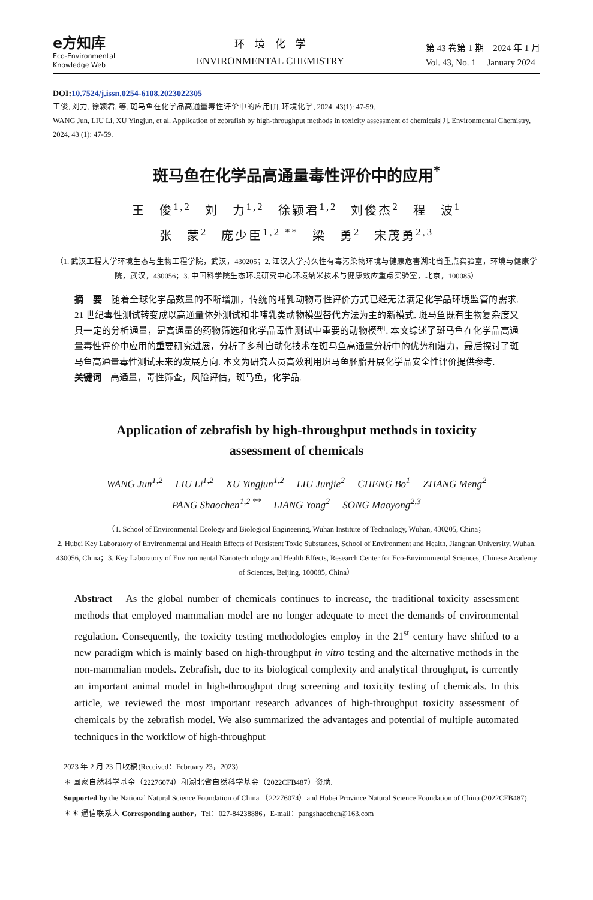e方知库
Eco-Environmental
Knowledge Web
环　境　化　学
ENVIRONMENTAL CHEMISTRY
第 43 卷第 1 期　2024 年 1 月
Vol. 43, No. 1　 January 2024
DOI:10.7524/j.issn.0254-6108.2023022305
王俊, 刘力, 徐颖君, 等. 斑马鱼在化学品高通量毒性评价中的应用[J]. 环境化学, 2024, 43(1): 47-59.
WANG Jun, LIU Li, XU Yingjun, et al. Application of zebrafish by high-throughput methods in toxicity assessment of chemicals[J]. Environmental Chemistry, 2024, 43 (1): 47-59.
斑马鱼在化学品高通量毒性评价中的应用<sup>*</sup>
王　俊<sup>1,2</sup>　刘　力<sup>1,2</sup>　徐颖君<sup>1,2</sup>　刘俊杰<sup>2</sup>　程　波<sup>1</sup>
张　蒙<sup>2</sup>　庞少臣<sup>1,2 **</sup>　梁　勇<sup>2</sup>　宋茂勇<sup>2,3</sup>
（1. 武汉工程大学环境生态与生物工程学院，武汉，430205；2. 江汉大学持久性有毒污染物环境与健康危害湖北省重点实验室，环境与健康学院，武汉，430056；3. 中国科学院生态环境研究中心环境纳米技术与健康效应重点实验室，北京，100085）
摘　要　随着全球化学品数量的不断增加，传统的哺乳动物毒性评价方式已经无法满足化学品环境监管的需求. 21 世纪毒性测试转变成以高通量体外测试和非哺乳类动物模型替代方法为主的新模式. 斑马鱼既有生物复杂度又具一定的分析通量，是高通量的药物筛选和化学品毒性测试中重要的动物模型. 本文综述了斑马鱼在化学品高通量毒性评价中应用的重要研究进展，分析了多种自动化技术在斑马鱼高通量分析中的优势和潜力，最后探讨了斑马鱼高通量毒性测试未来的发展方向. 本文为研究人员高效利用斑马鱼胚胎开展化学品安全性评价提供参考.
关键词　高通量，毒性筛查，风险评估，斑马鱼，化学品.
Application of zebrafish by high-throughput methods in toxicity
assessment of chemicals
WANG Jun<sup>1,2</sup>　 LIU Li<sup>1,2</sup>　 XU Yingjun<sup>1,2</sup>　 LIU Junjie<sup>2</sup>　 CHENG Bo<sup>1</sup>　 ZHANG Meng<sup>2</sup>
PANG Shaochen<sup>1,2 **</sup>　 LIANG Yong<sup>2</sup>　 SONG Maoyong<sup>2,3</sup>
（1. School of Environmental Ecology and Biological Engineering, Wuhan Institute of Technology, Wuhan, 430205, China；
2. Hubei Key Laboratory of Environmental and Health Effects of Persistent Toxic Substances, School of Environment and Health, Jianghan University, Wuhan, 430056, China；3. Key Laboratory of Environmental Nanotechnology and Health Effects, Research Center for Eco-Environmental Sciences, Chinese Academy of Sciences, Beijing, 100085, China）
Abstract　As the global number of chemicals continues to increase, the traditional toxicity assessment methods that employed mammalian model are no longer adequate to meet the demands of environmental regulation. Consequently, the toxicity testing methodologies employ in the 21<sup>st</sup> century have shifted to a new paradigm which is mainly based on high-throughput in vitro testing and the alternative methods in the non-mammalian models. Zebrafish, due to its biological complexity and analytical throughput, is currently an important animal model in high-throughput drug screening and toxicity testing of chemicals. In this article, we reviewed the most important research advances of high-throughput toxicity assessment of chemicals by the zebrafish model. We also summarized the advantages and potential of multiple automated techniques in the workflow of high-throughput
2023 年 2 月 23 日收稿(Received：February 23，2023).
＊ 国家自然科学基金（22276074）和湖北省自然科学基金（2022CFB487）资助.
Supported by the National Natural Science Foundation of China （22276074）and Hubei Province Natural Science Foundation of China (2022CFB487).
＊＊ 通信联系人 Corresponding author，Tel：027-84238886，E-mail：pangshaochen@163.com